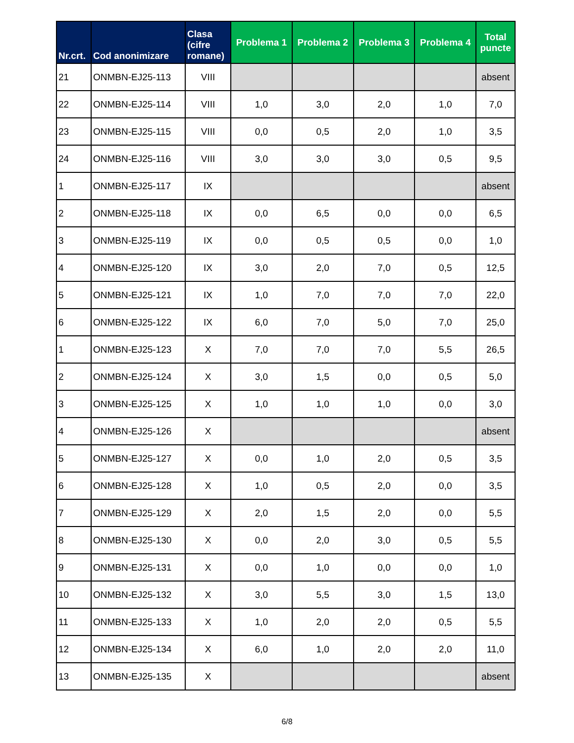| Nr.crt. | Cod anonimizare | Clasa (cifre romane) | Problema 1 | Problema 2 | Problema 3 | Problema 4 | Total puncte |
| --- | --- | --- | --- | --- | --- | --- | --- |
| 21 | ONMBN-EJ25-113 | VIII | | | | | absent |
| 22 | ONMBN-EJ25-114 | VIII | 1,0 | 3,0 | 2,0 | 1,0 | 7,0 |
| 23 | ONMBN-EJ25-115 | VIII | 0,0 | 0,5 | 2,0 | 1,0 | 3,5 |
| 24 | ONMBN-EJ25-116 | VIII | 3,0 | 3,0 | 3,0 | 0,5 | 9,5 |
| 1 | ONMBN-EJ25-117 | IX | | | | | absent |
| 2 | ONMBN-EJ25-118 | IX | 0,0 | 6,5 | 0,0 | 0,0 | 6,5 |
| 3 | ONMBN-EJ25-119 | IX | 0,0 | 0,5 | 0,5 | 0,0 | 1,0 |
| 4 | ONMBN-EJ25-120 | IX | 3,0 | 2,0 | 7,0 | 0,5 | 12,5 |
| 5 | ONMBN-EJ25-121 | IX | 1,0 | 7,0 | 7,0 | 7,0 | 22,0 |
| 6 | ONMBN-EJ25-122 | IX | 6,0 | 7,0 | 5,0 | 7,0 | 25,0 |
| 1 | ONMBN-EJ25-123 | X | 7,0 | 7,0 | 7,0 | 5,5 | 26,5 |
| 2 | ONMBN-EJ25-124 | X | 3,0 | 1,5 | 0,0 | 0,5 | 5,0 |
| 3 | ONMBN-EJ25-125 | X | 1,0 | 1,0 | 1,0 | 0,0 | 3,0 |
| 4 | ONMBN-EJ25-126 | X | | | | | absent |
| 5 | ONMBN-EJ25-127 | X | 0,0 | 1,0 | 2,0 | 0,5 | 3,5 |
| 6 | ONMBN-EJ25-128 | X | 1,0 | 0,5 | 2,0 | 0,0 | 3,5 |
| 7 | ONMBN-EJ25-129 | X | 2,0 | 1,5 | 2,0 | 0,0 | 5,5 |
| 8 | ONMBN-EJ25-130 | X | 0,0 | 2,0 | 3,0 | 0,5 | 5,5 |
| 9 | ONMBN-EJ25-131 | X | 0,0 | 1,0 | 0,0 | 0,0 | 1,0 |
| 10 | ONMBN-EJ25-132 | X | 3,0 | 5,5 | 3,0 | 1,5 | 13,0 |
| 11 | ONMBN-EJ25-133 | X | 1,0 | 2,0 | 2,0 | 0,5 | 5,5 |
| 12 | ONMBN-EJ25-134 | X | 6,0 | 1,0 | 2,0 | 2,0 | 11,0 |
| 13 | ONMBN-EJ25-135 | X | | | | | absent |
6/8